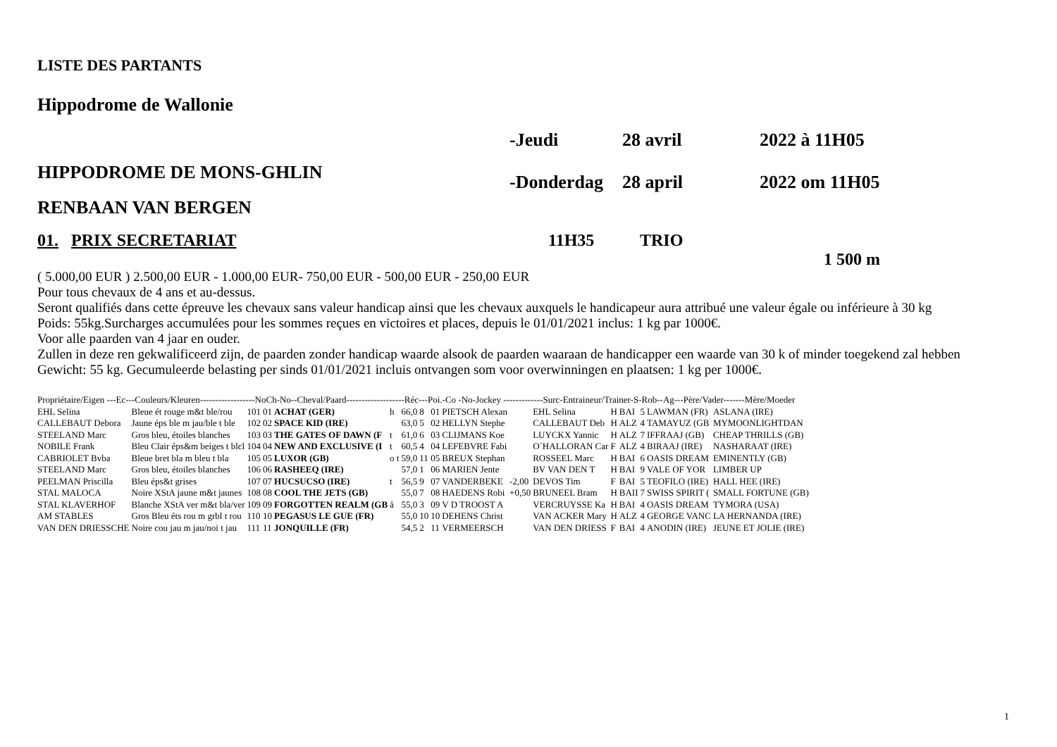LISTE DES PARTANTS
Hippodrome de Wallonie
HIPPODROME DE MONS-GHLIN
-Jeudi 28 avril 2022 à 11H05
-Donderdag 28 april 2022 om 11H05
RENBAAN VAN BERGEN
01. PRIX SECRETARIAT 11H35 TRIO
1 500 m
( 5.000,00 EUR ) 2.500,00 EUR - 1.000,00 EUR- 750,00 EUR - 500,00 EUR - 250,00 EUR
Pour tous chevaux de 4 ans et au-dessus.
Seront qualifiés dans cette épreuve les chevaux sans valeur handicap ainsi que les chevaux auxquels le handicapeur aura attribué une valeur égale ou inférieure à 30 kg
Poids: 55kg.Surcharges accumulées pour les sommes reçues en victoires et places, depuis le 01/01/2021 inclus: 1 kg par 1000€.
Voor alle paarden van 4 jaar en ouder.
Zullen in deze ren gekwalificeerd zijn, de paarden zonder handicap waarde alsook de paarden waaraan de handicapper een waarde van 30 k of minder toegekend zal hebben
Gewicht: 55 kg. Gecumuleerde belasting per sinds 01/01/2021 incluis ontvangen som voor overwinningen en plaatsen: 1 kg per 1000€.
| Propriétaire/Eigen ---Ec---Couleurs/Kleuren------------------NoCh-No--Cheval/Paard-------------------Réc---Poi.-Co -No-Jockey -------------Surc-Entraineur/Trainer-S-Rob--Ag---Père/Vader-------Mère/Moeder | | | | | | | | | | | | | | | | |
| --- | --- | --- | --- | --- | --- | --- | --- | --- | --- | --- | --- | --- | --- | --- | --- | --- |
| EHL Selina | Bleue ét rouge m&t ble/rou | 101 | 01 | ACHAT (GER) | h | 66,0 | 8 | 01 | PIETSCH Alexan | | EHL Selina | H | BAI | 5 | LAWMAN (FR) | ASLANA (IRE) |
| CALLEBAUT Debora | Jaune éps ble m jau/ble t ble | 102 | 02 | SPACE KID (IRE) | | 63,0 | 5 | 02 | HELLYN Stephe | | CALLEBAUT Deb | H | ALZ | 4 | TAMAYUZ (GB | MYMOONLIGHTDAN |
| STEELAND Marc | Gros bleu, étoiles blanches | 103 | 03 | THE GATES OF DAWN (F | t | 61,0 | 6 | 03 | CLIJMANS Koe | | LUYCKX Yannic | H | ALZ | 7 | IFFRAAJ (GB) | CHEAP THRILLS (GB) |
| NOBILE Frank | Bleu Clair éps&m beiges t blcl | 104 | 04 | NEW AND EXCLUSIVE (I | t | 60,5 | 4 | 04 | LEFEBVRE Fabi | | O´HALLORAN Car | F | ALZ | 4 | BIRAAJ (IRE) | NASHARAAT (IRE) |
| CABRIOLET Bvba | Bleue bret bla m bleu t bla | 105 | 05 | LUXOR (GB) | o t | 59,0 | 11 | 05 | BREUX Stephan | | ROSSEEL Marc | H | BAI | 6 | OASIS DREAM | EMINENTLY (GB) |
| STEELAND Marc | Gros bleu, étoiles blanches | 106 | 06 | RASHEEQ (IRE) | | 57,0 | 1 | 06 | MARIEN Jente | | BV VAN DEN T | H | BAI | 9 | VALE OF YOR | LIMBER UP |
| PEELMAN Priscilla | Bleu éps&t grises | 107 | 07 | HUCSUCSO (IRE) | t | 56,5 | 9 | 07 | VANDERBEKE | -2,00 | DEVOS Tim | F | BAI | 5 | TEOFILO (IRE) | HALL HEE (IRE) |
| STAL MALOCA | Noire XStA jaune m&t jaunes | 108 | 08 | COOL THE JETS (GB) | | 55,0 | 7 | 08 | HAEDENS Robi | +0,50 | BRUNEEL Bram | H | BAII | 7 | SWISS SPIRIT ( | SMALL FORTUNE (GB) |
| STAL KLAVERHOF | Blanche XStA ver m&t bla/ver | 109 | 09 | FORGOTTEN REALM (GB | å | 55,0 | 3 | 09 | V D TROOST A | | VERCRUYSSE Ka | H | BAI | 4 | OASIS DREAM | TYMORA (USA) |
| AM STABLES | Gros Bleu éts rou m grbl t rou | 110 | 10 | PEGASUS LE GUE (FR) | | 55,0 | 10 | 10 | DEHENS Christ | | VAN ACKER Mary | H | ALZ | 4 | GEORGE VANC | LA HERNANDA (IRE) |
| VAN DEN DRIESSCHE | Noire cou jau m jau/noi t jau | 111 | 11 | JONQUILLE (FR) | | 54,5 | 2 | 11 | VERMEERSCH | | VAN DEN DRIESS | F | BAI | 4 | ANODIN (IRE) | JEUNE ET JOLIE (IRE) |
1